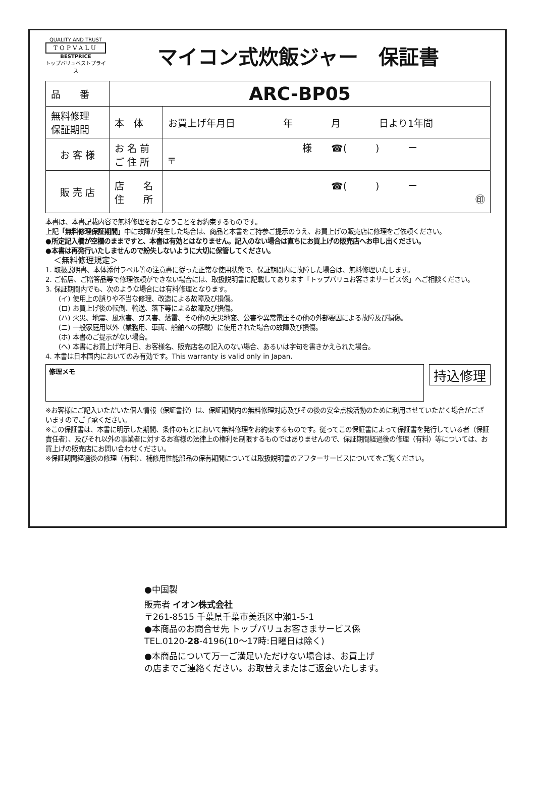QUALITY AND TRUST
TOPVALU
BESTPRICE
トップバリュベストプライス
マイコン式炊飯ジャー　保証書
| 品 番 | ARC-BP05 | |
| 無料修理 保証期間 | 本 体 | お買上げ年月日 年 月 日より1年間 |
| お 客 様 | お 名 前 ご 住 所 | 様 ☎( ) ー 〒 |
| 販 売 店 | 店 名 住 所 | ☎( ) ー ㊞ |
本書は、本書記載内容で無料修理をおこなうことをお約束するものです。
上記「無料修理保証期間」中に故障が発生した場合は、商品と本書をご持参ご提示のうえ、お買上げの販売店に修理をご依頼ください。
●所定記入欄が空欄のままですと、本書は有効とはなりません。記入のない場合は直ちにお買上げの販売店へお申し出ください。
●本書は再発行いたしませんので紛失しないように大切に保管してください。
　＜無料修理規定＞
1. 取扱説明書、本体添付ラベル等の注意書に従った正常な使用状態で、保証期間内に故障した場合は、無料修理いたします。
2. ご転居、ご贈答品等で修理依頼ができない場合には、取扱説明書に記載してあります「トップバリュお客さまサービス係」へご相談ください。
3. 保証期間内でも、次のような場合には有料修理となります。
　　(イ) 使用上の誤りや不当な修理、改造による故障及び損傷。
　　(ロ) お買上げ後の転倒、輸送、落下等による故障及び損傷。
　　(ハ) 火災、地震、風水害、ガス害、落雷、その他の天災地変、公害や異常電圧その他の外部要因による故障及び損傷。
　　(ニ) 一般家庭用以外（業務用、車両、船舶への搭載）に使用された場合の故障及び損傷。
　　(ホ) 本書のご提示がない場合。
　　(ヘ) 本書にお買上げ年月日、お客様名、販売店名の記入のない場合、あるいは字句を書きかえられた場合。
4. 本書は日本国内においてのみ有効です。This warranty is valid only in Japan.
修理メモ
持込修理
※お客様にご記入いただいた個人情報（保証書控）は、保証期間内の無料修理対応及びその後の安全点検活動のために利用させていただく場合がございますのでご了承ください。
※この保証書は、本書に明示した期間、条件のもとにおいて無料修理をお約束するものです。従ってこの保証書によって保証書を発行している者（保証責任者）、及びそれ以外の事業者に対するお客様の法律上の権利を制限するものではありませんので、保証期間経過後の修理（有料）等については、お買上げの販売店にお問い合わせください。
※保証期間経過後の修理（有料）、補修用性能部品の保有期間については取扱説明書のアフターサービスについてをご覧ください。
●中国製
販売者 イオン株式会社
〒261-8515 千葉県千葉市美浜区中瀬1-5-1
●本商品のお問合せ先 トップバリュお客さまサービス係
TEL.0120-28-4196(10～17時:日曜日は除く)
●本商品について万一ご満足いただけない場合は、お買上げ
の店までご連絡ください。お取替えまたはご返金いたします。